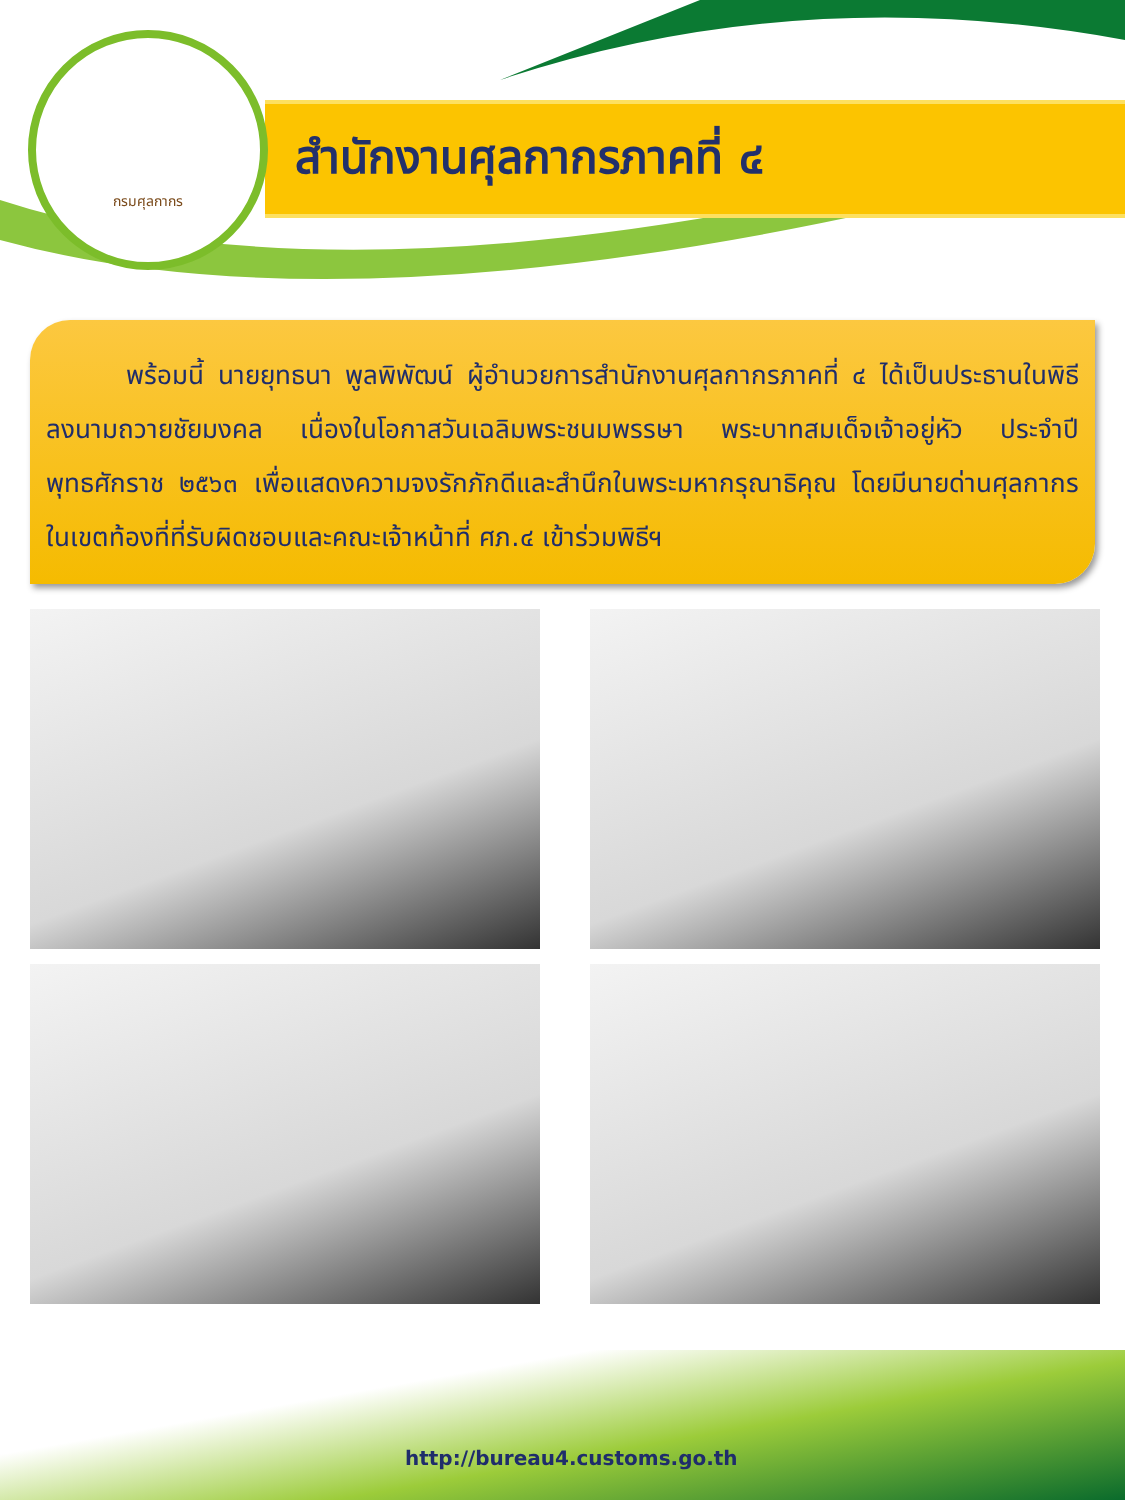สำนักงานศุลกากรภาคที่ ๔
กรมศุลกากร
พร้อมนี้ นายยุทธนา พูลพิพัฒน์ ผู้อำนวยการสำนักงานศุลกากรภาคที่ ๔ ได้เป็นประธานในพิธีลงนามถวายชัยมงคล เนื่องในโอกาสวันเฉลิมพระชนมพรรษา พระบาทสมเด็จเจ้าอยู่หัว ประจำปีพุทธศักราช ๒๕๖๓ เพื่อแสดงความจงรักภักดีและสำนึกในพระมหากรุณาธิคุณ โดยมีนายด่านศุลกากรในเขตท้องที่ที่รับผิดชอบและคณะเจ้าหน้าที่ ศภ.๔ เข้าร่วมพิธีฯ
http://bureau4.customs.go.th